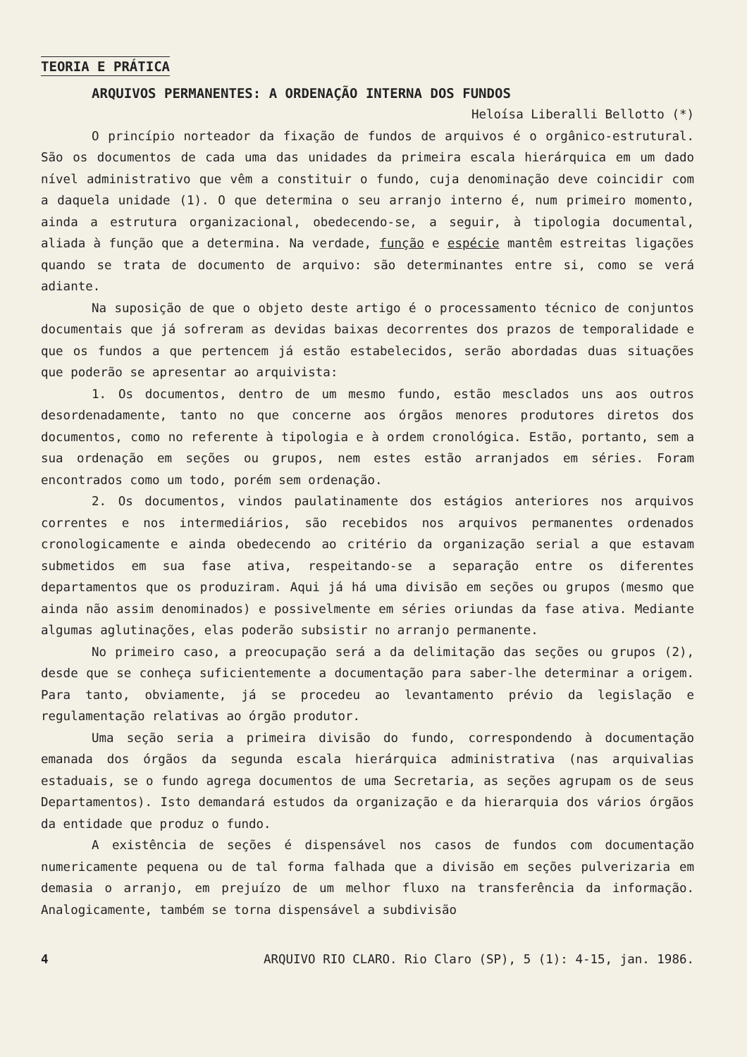TEORIA E PRÁTICA
ARQUIVOS PERMANENTES: A ORDENAÇÃO INTERNA DOS FUNDOS
Heloísa Liberalli Bellotto (*)
O princípio norteador da fixação de fundos de arquivos é o orgânico-estrutural. São os documentos de cada uma das unidades da primeira escala hierárquica em um dado nível administrativo que vêm a constituir o fundo, cuja denominação deve coincidir com a daquela unidade (1). O que determina o seu arranjo interno é, num primeiro momento, ainda a estrutura organizacional, obedecendo-se, a seguir, à tipologia documental, aliada à função que a determina. Na verdade, função e espécie mantêm estreitas ligações quando se trata de documento de arquivo: são determinantes entre si, como se verá adiante.
Na suposição de que o objeto deste artigo é o processamento técnico de conjuntos documentais que já sofreram as devidas baixas decorrentes dos prazos de temporalidade e que os fundos a que pertencem já estão estabelecidos, serão abordadas duas situações que poderão se apresentar ao arquivista:
1. Os documentos, dentro de um mesmo fundo, estão mesclados uns aos outros desordenadamente, tanto no que concerne aos órgãos menores produtores diretos dos documentos, como no referente à tipologia e à ordem cronológica. Estão, portanto, sem a sua ordenação em seções ou grupos, nem estes estão arranjados em séries. Foram encontrados como um todo, porém sem ordenação.
2. Os documentos, vindos paulatinamente dos estágios anteriores nos arquivos correntes e nos intermediários, são recebidos nos arquivos permanentes ordenados cronologicamente e ainda obedecendo ao critério da organização serial a que estavam submetidos em sua fase ativa, respeitando-se a separação entre os diferentes departamentos que os produziram. Aqui já há uma divisão em seções ou grupos (mesmo que ainda não assim denominados) e possivelmente em séries oriundas da fase ativa. Mediante algumas aglutinações, elas poderão subsistir no arranjo permanente.
No primeiro caso, a preocupação será a da delimitação das seções ou grupos (2), desde que se conheça suficientemente a documentação para saber-lhe determinar a origem. Para tanto, obviamente, já se procedeu ao levantamento prévio da legislação e regulamentação relativas ao órgão produtor.
Uma seção seria a primeira divisão do fundo, correspondendo à documentação emanada dos órgãos da segunda escala hierárquica administrativa (nas arquivalias estaduais, se o fundo agrega documentos de uma Secretaria, as seções agrupam os de seus Departamentos). Isto demandará estudos da organização e da hierarquia dos vários órgãos da entidade que produz o fundo.
A existência de seções é dispensável nos casos de fundos com documentação numericamente pequena ou de tal forma falhada que a divisão em seções pulverizaria em demasia o arranjo, em prejuízo de um melhor fluxo na transferência da informação. Analogicamente, também se torna dispensável a subdivisão
4 ARQUIVO RIO CLARO. Rio Claro (SP), 5 (1): 4-15, jan. 1986.